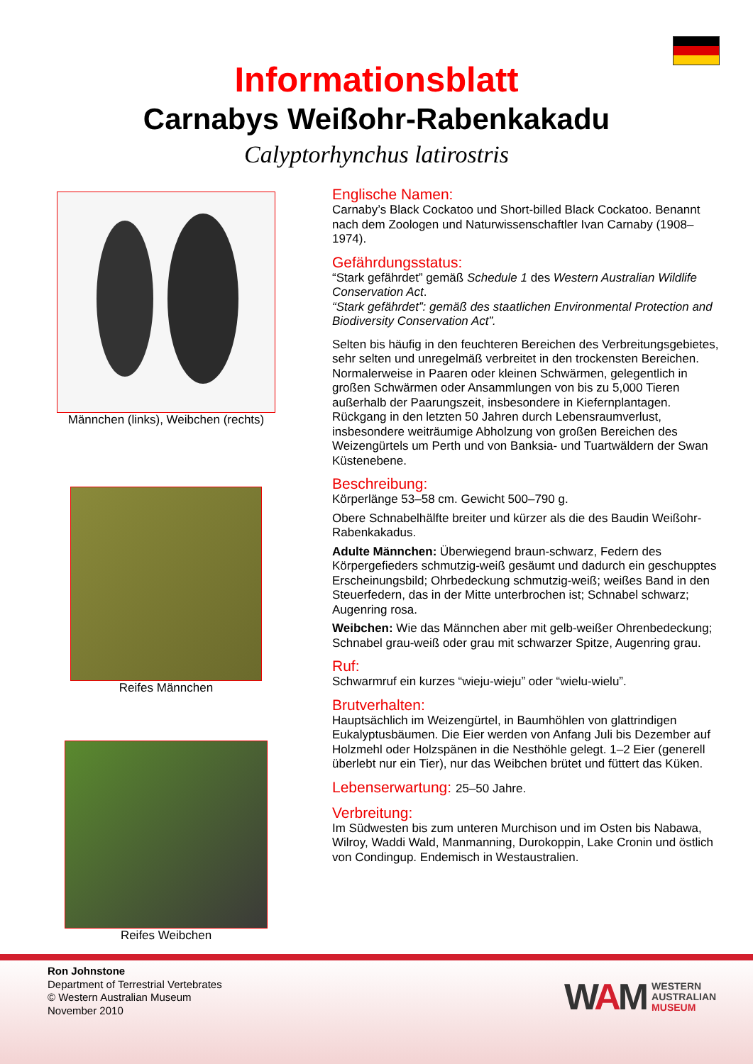Informationsblatt
Carnabys Weißohr-Rabenkakadu
Calyptorhynchus latirostris
Männchen (links), Weibchen (rechts)
Reifes Männchen
Reifes Weibchen
Englische Namen:
Carnaby’s Black Cockatoo und Short-billed Black Cockatoo. Benannt nach dem Zoologen und Naturwissenschaftler Ivan Carnaby (1908–1974).
Gefährdungsstatus:
“Stark gefährdet” gemäß Schedule 1 des Western Australian Wildlife Conservation Act.
“Stark gefährdet”: gemäß des staatlichen Environmental Protection and Biodiversity Conservation Act”.
Selten bis häufig in den feuchteren Bereichen des Verbreitungsgebietes, sehr selten und unregelmäß verbreitet in den trockensten Bereichen. Normalerweise in Paaren oder kleinen Schwärmen, gelegentlich in großen Schwärmen oder Ansammlungen von bis zu 5,000 Tieren außerhalb der Paarungszeit, insbesondere in Kiefernplantagen. Rückgang in den letzten 50 Jahren durch Lebensraumverlust, insbesondere weiträumige Abholzung von großen Bereichen des Weizengürtels um Perth und von Banksia- und Tuartwäldern der Swan Küstenebene.
Beschreibung:
Körperlänge 53–58 cm. Gewicht 500–790 g.
Obere Schnabelhälfte breiter und kürzer als die des Baudin Weißohr-Rabenkakadus.
Adulte Männchen: Überwiegend braun-schwarz, Federn des Körpergefieders schmutzig-weiß gesäumt und dadurch ein geschupptes Erscheinungsbild; Ohrbedeckung schmutzig-weiß; weißes Band in den Steuerfedern, das in der Mitte unterbrochen ist; Schnabel schwarz; Augenring rosa.
Weibchen: Wie das Männchen aber mit gelb-weißer Ohrenbedeckung; Schnabel grau-weiß oder grau mit schwarzer Spitze, Augenring grau.
Ruf:
Schwarmruf ein kurzes “wieju-wieju” oder “wielu-wielu”.
Brutverhalten:
Hauptsächlich im Weizengürtel, in Baumhöhlen von glattrindigen Eukalyptusbäumen. Die Eier werden von Anfang Juli bis Dezember auf Holzmehl oder Holzspänen in die Nesthöhle gelegt. 1–2 Eier (generell überlebt nur ein Tier), nur das Weibchen brütet und füttert das Küken.
Lebenserwartung: 25–50 Jahre.
Verbreitung:
Im Südwesten bis zum unteren Murchison und im Osten bis Nabawa, Wilroy, Waddi Wald, Manmanning, Durokoppin, Lake Cronin und östlich von Condingup. Endemisch in Westaustralien.
Ron Johnstone
Department of Terrestrial Vertebrates
© Western Australian Museum
November 2010
WAM WESTERN
AUSTRALIAN
MUSEUM